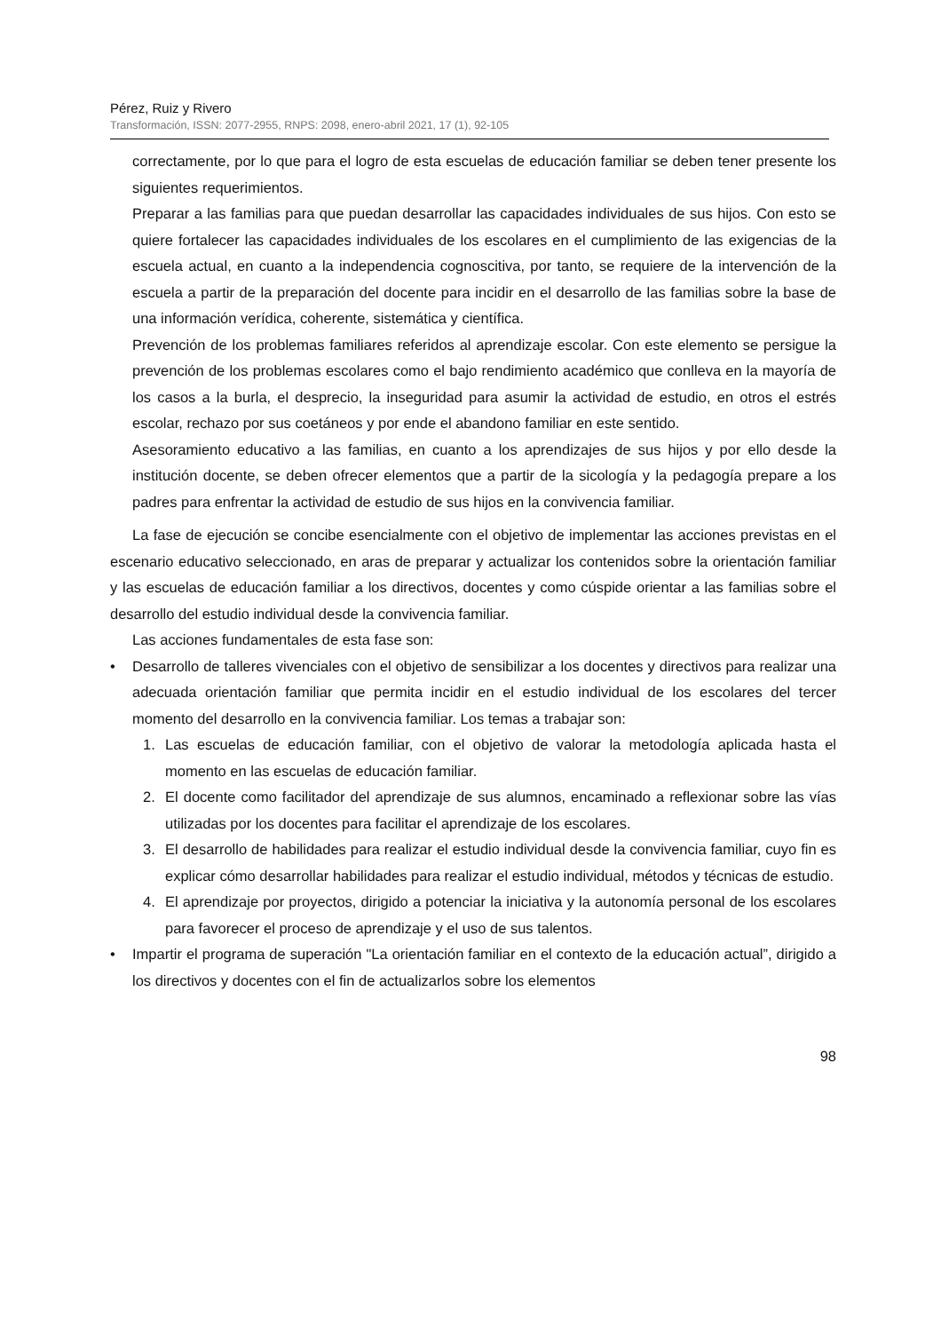Pérez, Ruiz y Rivero
Transformación, ISSN: 2077-2955, RNPS: 2098, enero-abril 2021, 17 (1), 92-105
correctamente, por lo que para el logro de esta escuelas de educación familiar se deben tener presente los siguientes requerimientos.
Preparar a las familias para que puedan desarrollar las capacidades individuales de sus hijos. Con esto se quiere fortalecer las capacidades individuales de los escolares en el cumplimiento de las exigencias de la escuela actual, en cuanto a la independencia cognoscitiva, por tanto, se requiere de la intervención de la escuela a partir de la preparación del docente para incidir en el desarrollo de las familias sobre la base de una información verídica, coherente, sistemática y científica.
Prevención de los problemas familiares referidos al aprendizaje escolar. Con este elemento se persigue la prevención de los problemas escolares como el bajo rendimiento académico que conlleva en la mayoría de los casos a la burla, el desprecio, la inseguridad para asumir la actividad de estudio, en otros el estrés escolar, rechazo por sus coetáneos y por ende el abandono familiar en este sentido.
Asesoramiento educativo a las familias, en cuanto a los aprendizajes de sus hijos y por ello desde la institución docente, se deben ofrecer elementos que a partir de la sicología y la pedagogía prepare a los padres para enfrentar la actividad de estudio de sus hijos en la convivencia familiar.
La fase de ejecución se concibe esencialmente con el objetivo de implementar las acciones previstas en el escenario educativo seleccionado, en aras de preparar y actualizar los contenidos sobre la orientación familiar y las escuelas de educación familiar a los directivos, docentes y como cúspide orientar a las familias sobre el desarrollo del estudio individual desde la convivencia familiar.
Las acciones fundamentales de esta fase son:
• Desarrollo de talleres vivenciales con el objetivo de sensibilizar a los docentes y directivos para realizar una adecuada orientación familiar que permita incidir en el estudio individual de los escolares del tercer momento del desarrollo en la convivencia familiar. Los temas a trabajar son:
1. Las escuelas de educación familiar, con el objetivo de valorar la metodología aplicada hasta el momento en las escuelas de educación familiar.
2. El docente como facilitador del aprendizaje de sus alumnos, encaminado a reflexionar sobre las vías utilizadas por los docentes para facilitar el aprendizaje de los escolares.
3. El desarrollo de habilidades para realizar el estudio individual desde la convivencia familiar, cuyo fin es explicar cómo desarrollar habilidades para realizar el estudio individual, métodos y técnicas de estudio.
4. El aprendizaje por proyectos, dirigido a potenciar la iniciativa y la autonomía personal de los escolares para favorecer el proceso de aprendizaje y el uso de sus talentos.
• Impartir el programa de superación "La orientación familiar en el contexto de la educación actual”, dirigido a los directivos y docentes con el fin de actualizarlos sobre los elementos
98